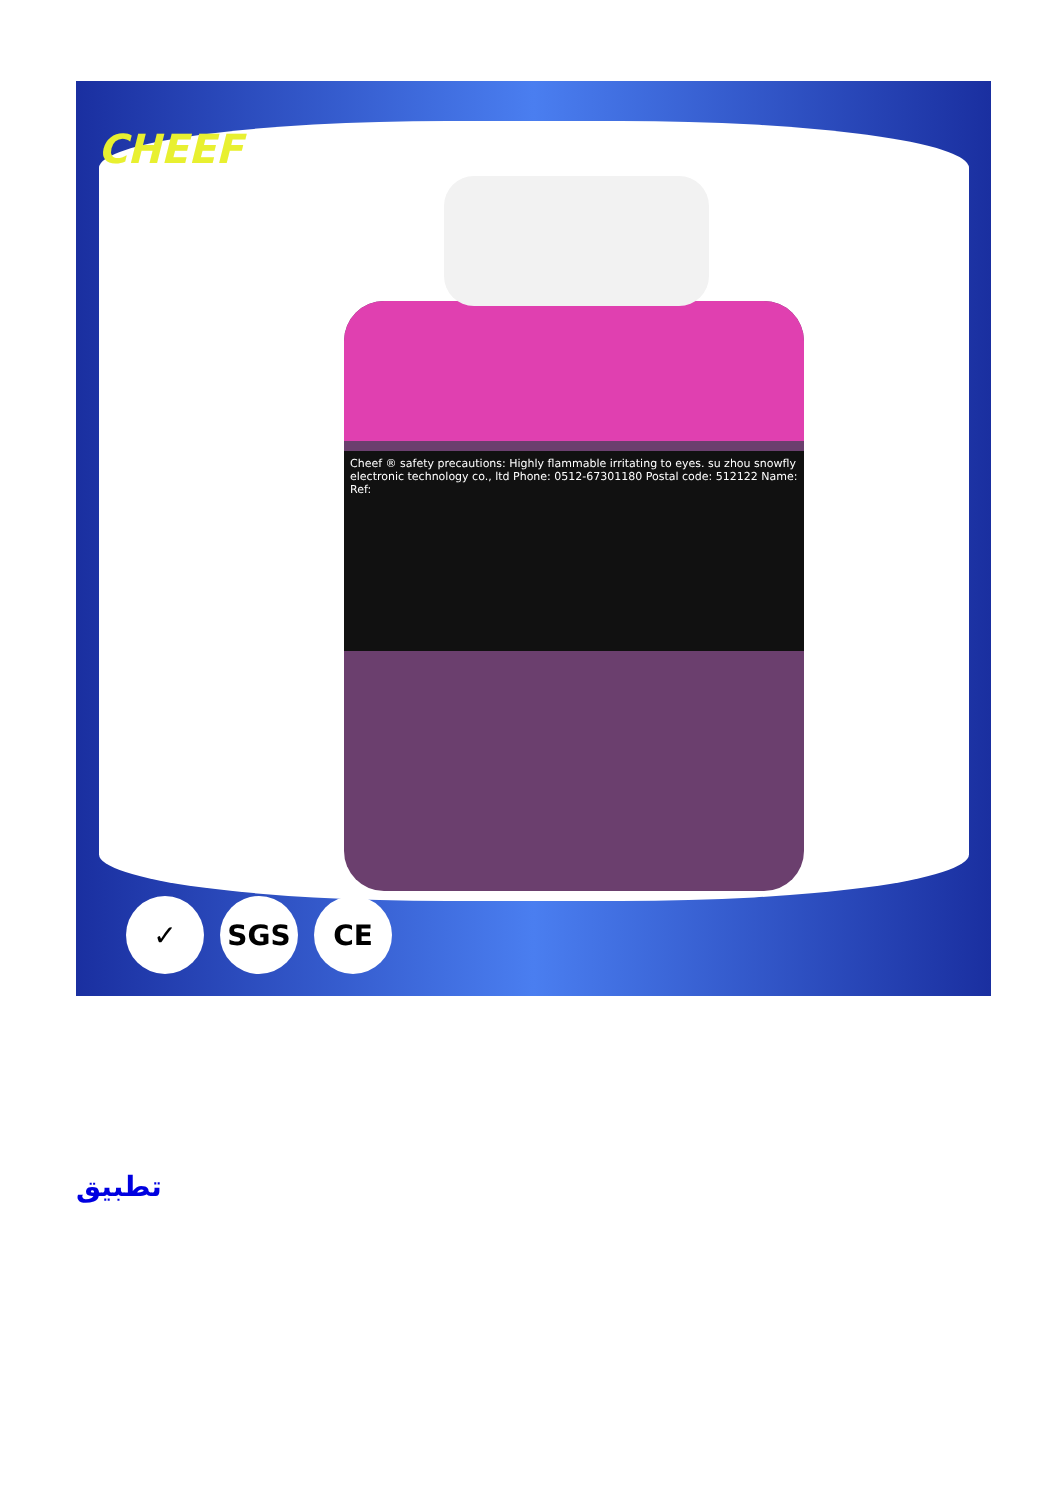CHEEF
Cheef ® safety precautions: Highly flammable irritating to eyes. su zhou snowfly electronic technology co., ltd Phone: 0512-67301180 Postal code: 512122 Name: Ref:
✓ SGS CE
تطبيق